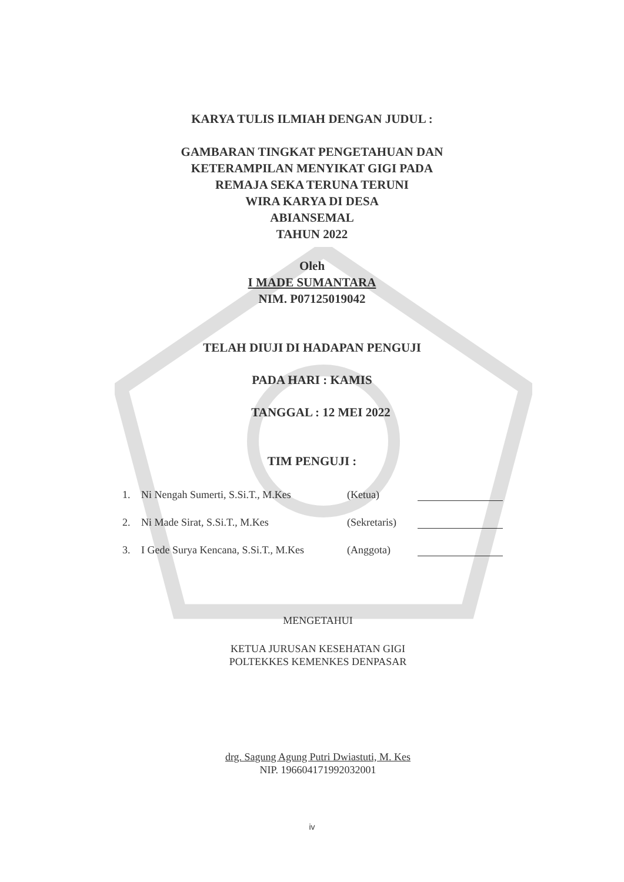KARYA TULIS ILMIAH DENGAN JUDUL :
GAMBARAN TINGKAT PENGETAHUAN DAN
KETERAMPILAN MENYIKAT GIGI PADA
REMAJA SEKA TERUNA TERUNI
WIRA KARYA DI DESA
ABIANSEMAL
TAHUN 2022
Oleh
I MADE SUMANTARA
NIM. P07125019042
TELAH DIUJI DI HADAPAN PENGUJI
PADA HARI : KAMIS
TANGGAL : 12 MEI 2022
TIM PENGUJI :
1. Ni Nengah Sumerti, S.Si.T., M.Kes (Ketua)
2. Ni Made Sirat, S.Si.T., M.Kes (Sekretaris)
3. I Gede Surya Kencana, S.Si.T., M.Kes (Anggota)
MENGETAHUI
KETUA JURUSAN KESEHATAN GIGI
POLTEKKES KEMENKES DENPASAR
drg. Sagung Agung Putri Dwiastuti, M. Kes
NIP. 196604171992032001
iv